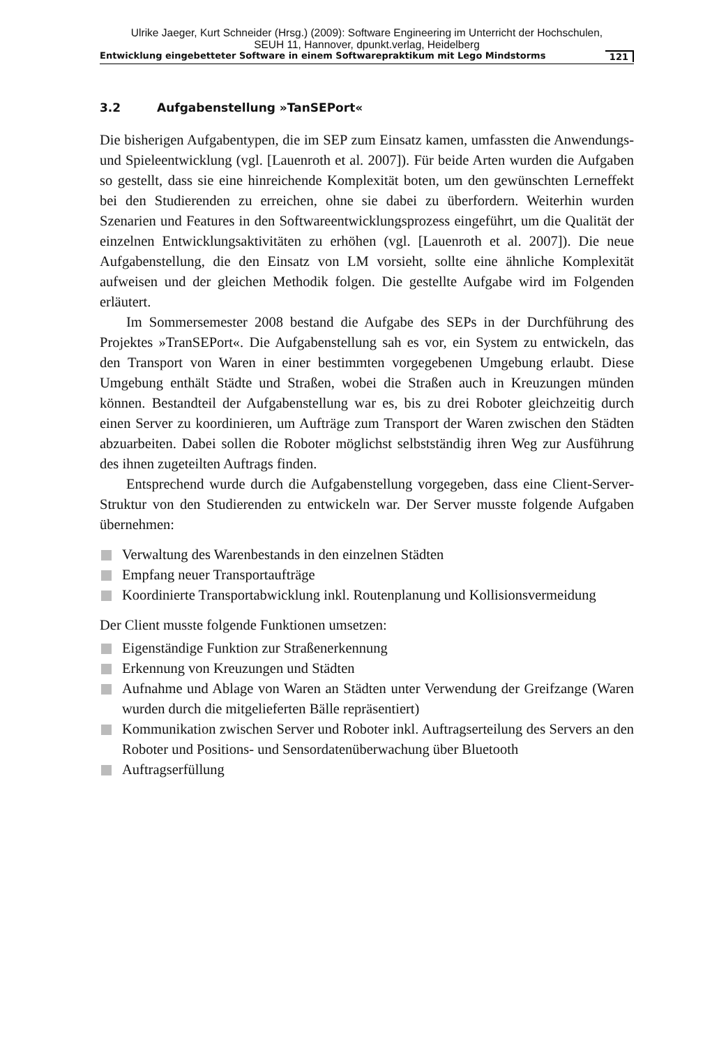Ulrike Jaeger, Kurt Schneider (Hrsg.) (2009): Software Engineering im Unterricht der Hochschulen,
SEUH 11, Hannover, dpunkt.verlag, Heidelberg
Entwicklung eingebetteter Software in einem Softwarepraktikum mit Lego Mindstorms 121
3.2 Aufgabenstellung »TanSEPort«
Die bisherigen Aufgabentypen, die im SEP zum Einsatz kamen, umfassten die Anwendungs- und Spieleentwicklung (vgl. [Lauenroth et al. 2007]). Für beide Arten wurden die Aufgaben so gestellt, dass sie eine hinreichende Komplexität boten, um den gewünschten Lerneffekt bei den Studierenden zu erreichen, ohne sie dabei zu überfordern. Weiterhin wurden Szenarien und Features in den Softwareentwicklungsprozess eingeführt, um die Qualität der einzelnen Entwicklungsaktivitäten zu erhöhen (vgl. [Lauenroth et al. 2007]). Die neue Aufgabenstellung, die den Einsatz von LM vorsieht, sollte eine ähnliche Komplexität aufweisen und der gleichen Methodik folgen. Die gestellte Aufgabe wird im Folgenden erläutert.
Im Sommersemester 2008 bestand die Aufgabe des SEPs in der Durchführung des Projektes »TranSEPort«. Die Aufgabenstellung sah es vor, ein System zu entwickeln, das den Transport von Waren in einer bestimmten vorgegebenen Umgebung erlaubt. Diese Umgebung enthält Städte und Straßen, wobei die Straßen auch in Kreuzungen münden können. Bestandteil der Aufgabenstellung war es, bis zu drei Roboter gleichzeitig durch einen Server zu koordinieren, um Aufträge zum Transport der Waren zwischen den Städten abzuarbeiten. Dabei sollen die Roboter möglichst selbstständig ihren Weg zur Ausführung des ihnen zugeteilten Auftrags finden.
Entsprechend wurde durch die Aufgabenstellung vorgegeben, dass eine Client-Server-Struktur von den Studierenden zu entwickeln war. Der Server musste folgende Aufgaben übernehmen:
Verwaltung des Warenbestands in den einzelnen Städten
Empfang neuer Transportaufträge
Koordinierte Transportabwicklung inkl. Routenplanung und Kollisionsvermeidung
Der Client musste folgende Funktionen umsetzen:
Eigenständige Funktion zur Straßenerkennung
Erkennung von Kreuzungen und Städten
Aufnahme und Ablage von Waren an Städten unter Verwendung der Greifzange (Waren wurden durch die mitgelieferten Bälle repräsentiert)
Kommunikation zwischen Server und Roboter inkl. Auftragserteilung des Servers an den Roboter und Positions- und Sensordatenüberwachung über Bluetooth
Auftragserfüllung